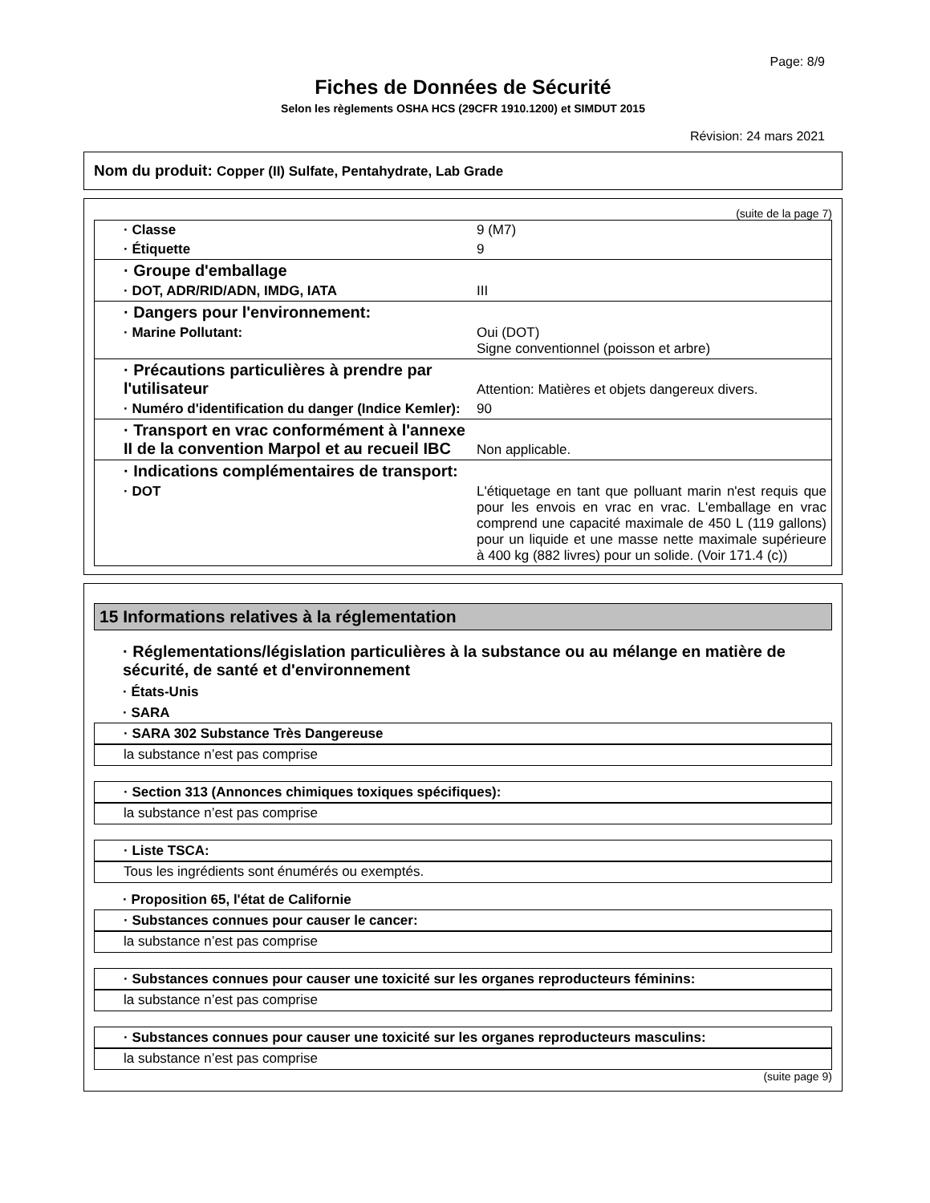Page: 8/9
Fiches de Données de Sécurité
Selon les règlements OSHA HCS (29CFR 1910.1200) et SIMDUT 2015
Révision: 24 mars 2021
Nom du produit: Copper (II) Sulfate, Pentahydrate, Lab Grade
(suite de la page 7)
| · Classe | 9 (M7) |
| · Étiquette | 9 |
| · Groupe d'emballage | |
| · DOT, ADR/RID/ADN, IMDG, IATA | III |
| · Dangers pour l'environnement: | |
| · Marine Pollutant: | Oui (DOT) Signe conventionnel (poisson et arbre) |
| · Précautions particulières à prendre par l'utilisateur | Attention: Matières et objets dangereux divers. |
| · Numéro d'identification du danger (Indice Kemler): | 90 |
| · Transport en vrac conformément à l'annexe II de la convention Marpol et au recueil IBC | Non applicable. |
| · Indications complémentaires de transport: | |
| · DOT | L'étiquetage en tant que polluant marin n'est requis que pour les envois en vrac en vrac. L'emballage en vrac comprend une capacité maximale de 450 L (119 gallons) pour un liquide et une masse nette maximale supérieure à 400 kg (882 livres) pour un solide. (Voir 171.4 (c)) |
15 Informations relatives à la réglementation
· Réglementations/législation particulières à la substance ou au mélange en matière de sécurité, de santé et d'environnement
· États-Unis
· SARA
· SARA 302 Substance Très Dangereuse
la substance n’est pas comprise
· Section 313 (Annonces chimiques toxiques spécifiques):
la substance n’est pas comprise
· Liste TSCA:
Tous les ingrédients sont énumérés ou exemptés.
· Proposition 65, l'état de Californie
· Substances connues pour causer le cancer:
la substance n’est pas comprise
· Substances connues pour causer une toxicité sur les organes reproducteurs féminins:
la substance n’est pas comprise
· Substances connues pour causer une toxicité sur les organes reproducteurs masculins:
la substance n’est pas comprise
(suite page 9)